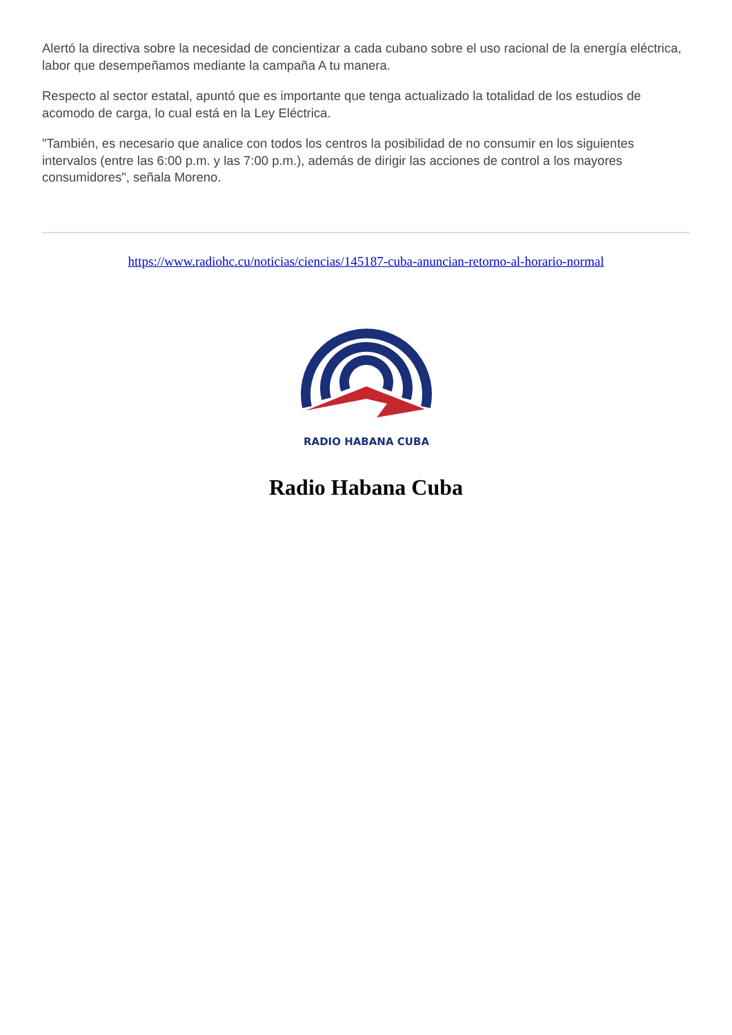Alertó la directiva sobre la necesidad de concientizar a cada cubano sobre el uso racional de la energía eléctrica, labor que desempeñamos mediante la campaña A tu manera.
Respecto al sector estatal, apuntó que es importante que tenga actualizado la totalidad de los estudios de acomodo de carga, lo cual está en la Ley Eléctrica.
"También, es necesario que analice con todos los centros la posibilidad de no consumir en los siguientes intervalos (entre las 6:00 p.m. y las 7:00 p.m.), además de dirigir las acciones de control a los mayores consumidores", señala Moreno.
https://www.radiohc.cu/noticias/ciencias/145187-cuba-anuncian-retorno-al-horario-normal
RADIO HABANA CUBA
Radio Habana Cuba